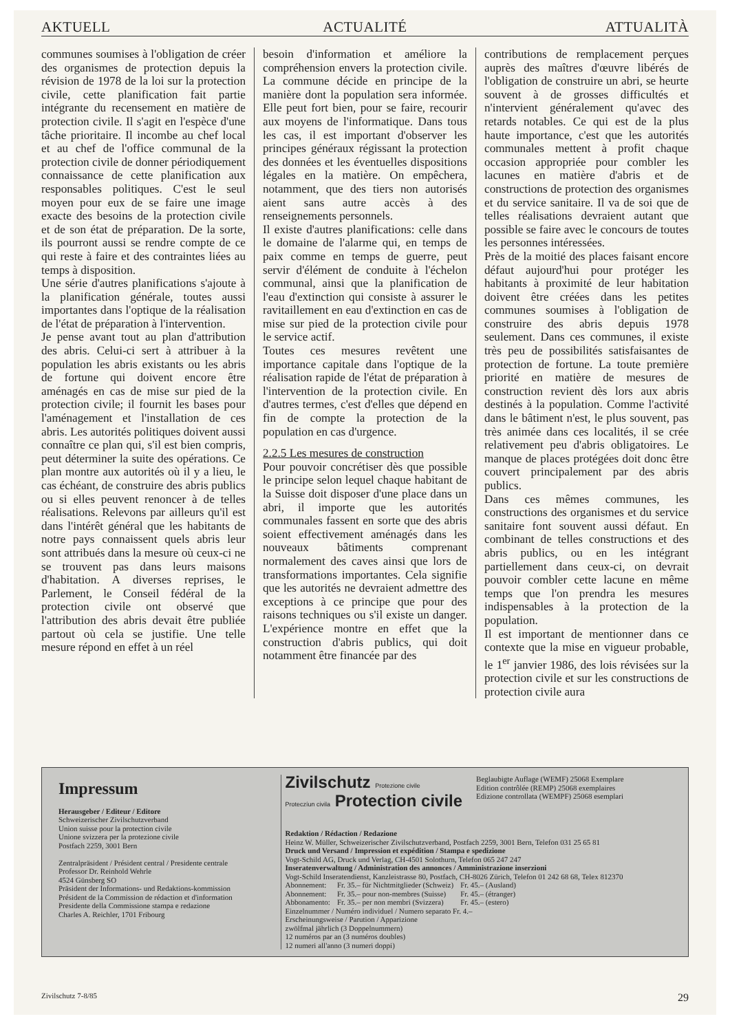AKTUELL ACTUALITÉ ATTUALITÀ
communes soumises à l'obligation de créer des organismes de protection depuis la révision de 1978 de la loi sur la protection civile, cette planification fait partie intégrante du recensement en matière de protection civile. Il s'agit en l'espèce d'une tâche prioritaire. Il incombe au chef local et au chef de l'office communal de la protection civile de donner périodiquement connaissance de cette planification aux responsables politiques. C'est le seul moyen pour eux de se faire une image exacte des besoins de la protection civile et de son état de préparation. De la sorte, ils pourront aussi se rendre compte de ce qui reste à faire et des contraintes liées au temps à disposition.
Une série d'autres planifications s'ajoute à la planification générale, toutes aussi importantes dans l'optique de la réalisation de l'état de préparation à l'intervention.
Je pense avant tout au plan d'attribution des abris. Celui-ci sert à attribuer à la population les abris existants ou les abris de fortune qui doivent encore être aménagés en cas de mise sur pied de la protection civile; il fournit les bases pour l'aménagement et l'installation de ces abris. Les autorités politiques doivent aussi connaître ce plan qui, s'il est bien compris, peut déterminer la suite des opérations. Ce plan montre aux autorités où il y a lieu, le cas échéant, de construire des abris publics ou si elles peuvent renoncer à de telles réalisations. Relevons par ailleurs qu'il est dans l'intérêt général que les habitants de notre pays connaissent quels abris leur sont attribués dans la mesure où ceux-ci ne se trouvent pas dans leurs maisons d'habitation. A diverses reprises, le Parlement, le Conseil fédéral de la protection civile ont observé que l'attribution des abris devait être publiée partout où cela se justifie. Une telle mesure répond en effet à un réel
besoin d'information et améliore la compréhension envers la protection civile. La commune décide en principe de la manière dont la population sera informée. Elle peut fort bien, pour se faire, recourir aux moyens de l'informatique. Dans tous les cas, il est important d'observer les principes généraux régissant la protection des données et les éventuelles dispositions légales en la matière. On empêchera, notamment, que des tiers non autorisés aient sans autre accès à des renseignements personnels.
Il existe d'autres planifications: celle dans le domaine de l'alarme qui, en temps de paix comme en temps de guerre, peut servir d'élément de conduite à l'échelon communal, ainsi que la planification de l'eau d'extinction qui consiste à assurer le ravitaillement en eau d'extinction en cas de mise sur pied de la protection civile pour le service actif.
Toutes ces mesures revêtent une importance capitale dans l'optique de la réalisation rapide de l'état de préparation à l'intervention de la protection civile. En d'autres termes, c'est d'elles que dépend en fin de compte la protection de la population en cas d'urgence.
2.2.5 Les mesures de construction
Pour pouvoir concrétiser dès que possible le principe selon lequel chaque habitant de la Suisse doit disposer d'une place dans un abri, il importe que les autorités communales fassent en sorte que des abris soient effectivement aménagés dans les nouveaux bâtiments comprenant normalement des caves ainsi que lors de transformations importantes. Cela signifie que les autorités ne devraient admettre des exceptions à ce principe que pour des raisons techniques ou s'il existe un danger. L'expérience montre en effet que la construction d'abris publics, qui doit notamment être financée par des
contributions de remplacement perçues auprès des maîtres d'œuvre libérés de l'obligation de construire un abri, se heurte souvent à de grosses difficultés et n'intervient généralement qu'avec des retards notables. Ce qui est de la plus haute importance, c'est que les autorités communales mettent à profit chaque occasion appropriée pour combler les lacunes en matière d'abris et de constructions de protection des organismes et du service sanitaire. Il va de soi que de telles réalisations devraient autant que possible se faire avec le concours de toutes les personnes intéressées.
Près de la moitié des places faisant encore défaut aujourd'hui pour protéger les habitants à proximité de leur habitation doivent être créées dans les petites communes soumises à l'obligation de construire des abris depuis 1978 seulement. Dans ces communes, il existe très peu de possibilités satisfaisantes de protection de fortune. La toute première priorité en matière de mesures de construction revient dès lors aux abris destinés à la population. Comme l'activité dans le bâtiment n'est, le plus souvent, pas très animée dans ces localités, il se crée relativement peu d'abris obligatoires. Le manque de places protégées doit donc être couvert principalement par des abris publics.
Dans ces mêmes communes, les constructions des organismes et du service sanitaire font souvent aussi défaut. En combinant de telles constructions et des abris publics, ou en les intégrant partiellement dans ceux-ci, on devrait pouvoir combler cette lacune en même temps que l'on prendra les mesures indispensables à la protection de la population.
Il est important de mentionner dans ce contexte que la mise en vigueur probable, le 1<sup>er</sup> janvier 1986, des lois révisées sur la protection civile et sur les constructions de protection civile aura
Impressum
Herausgeber / Editeur / Editore
Schweizerischer Zivilschutzverband
Union suisse pour la protection civile
Unione svizzera per la protezione civile
Postfach 2259, 3001 Bern
Zentralpräsident / Président central / Presidente centrale
Professor Dr. Reinhold Wehrle
4524 Günsberg SO
Präsident der Informations- und Redaktions-kommission
Président de la Commission de rédaction et d'information
Presidente della Commissione stampa e redazione
Charles A. Reichler, 1701 Fribourg
Zivilschutz Protezione civile
Proteczíun civila Protection civile
Beglaubigte Auflage (WEMF) 25068 Exemplare
Edition contrôlée (REMP) 25068 exemplaires
Edizione controllata (WEMPF) 25068 esemplari
Redaktion / Rédaction / Redazione
Heinz W. Müller, Schweizerischer Zivilschutzverband, Postfach 2259, 3001 Bern, Telefon 031 25 65 81
Druck und Versand / Impression et expédition / Stampa e spedizione
Vogt-Schild AG, Druck und Verlag, CH-4501 Solothurn, Telefon 065 247 247
Inseratenverwaltung / Administration des annonces / Amministrazione inserzioni
Vogt-Schild Inseratendienst, Kanzleistrasse 80, Postfach, CH-8026 Zürich, Telefon 01 242 68 68, Telex 812370
| Abonnement: | Fr. 35.– für Nichtmitglieder (Schweiz) | Fr. 45.– (Ausland) |
| Abonnement: | Fr. 35.– pour non-membres (Suisse) | Fr. 45.– (étranger) |
| Abbonamento: | Fr. 35.– per non membri (Svizzera) | Fr. 45.– (estero) |
Einzelnummer / Numéro individuel / Numero separato Fr. 4.–
Erscheinungsweise / Parution / Apparizione
zwölfmal jährlich (3 Doppelnummern)
12 numéros par an (3 numéros doubles)
12 numeri all'anno (3 numeri doppi)
Zivilschutz 7-8/85 29